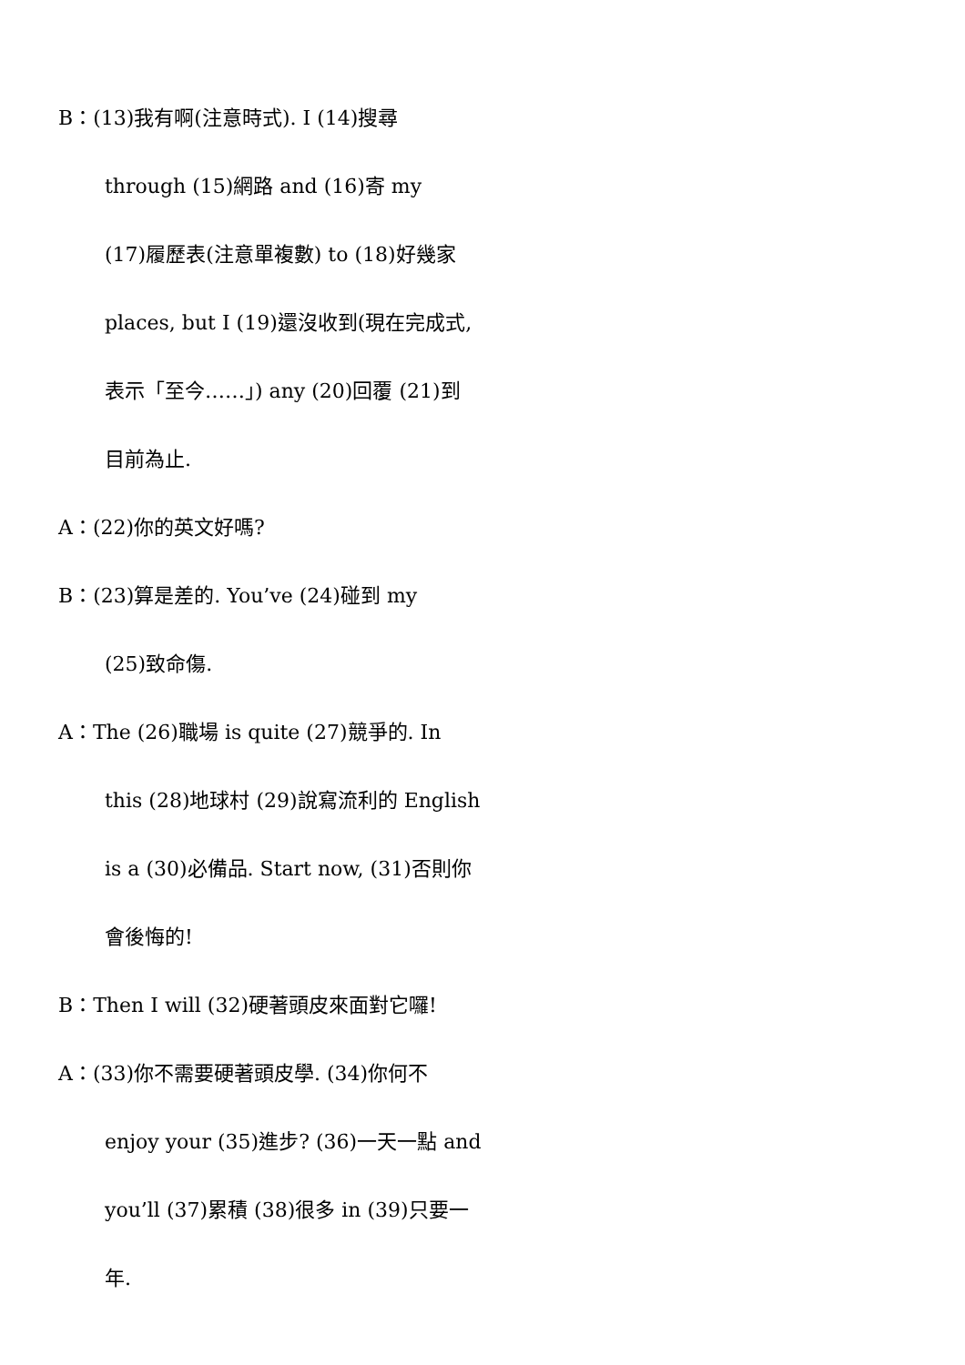B：(13)我有啊(注意時式). I (14)搜尋
through (15)網路 and (16)寄 my
(17)履歷表(注意單複數) to (18)好幾家
places, but I (19)還沒收到(現在完成式,
表示「至今……」) any (20)回覆 (21)到
目前為止.
A：(22)你的英文好嗎?
B：(23)算是差的. You’ve (24)碰到 my
(25)致命傷.
A：The (26)職場 is quite (27)競爭的. In
this (28)地球村 (29)說寫流利的 English
is a (30)必備品. Start now, (31)否則你
會後悔的!
B：Then I will (32)硬著頭皮來面對它囉!
A：(33)你不需要硬著頭皮學. (34)你何不
enjoy your (35)進步? (36)一天一點 and
you’ll (37)累積 (38)很多 in (39)只要一
年.